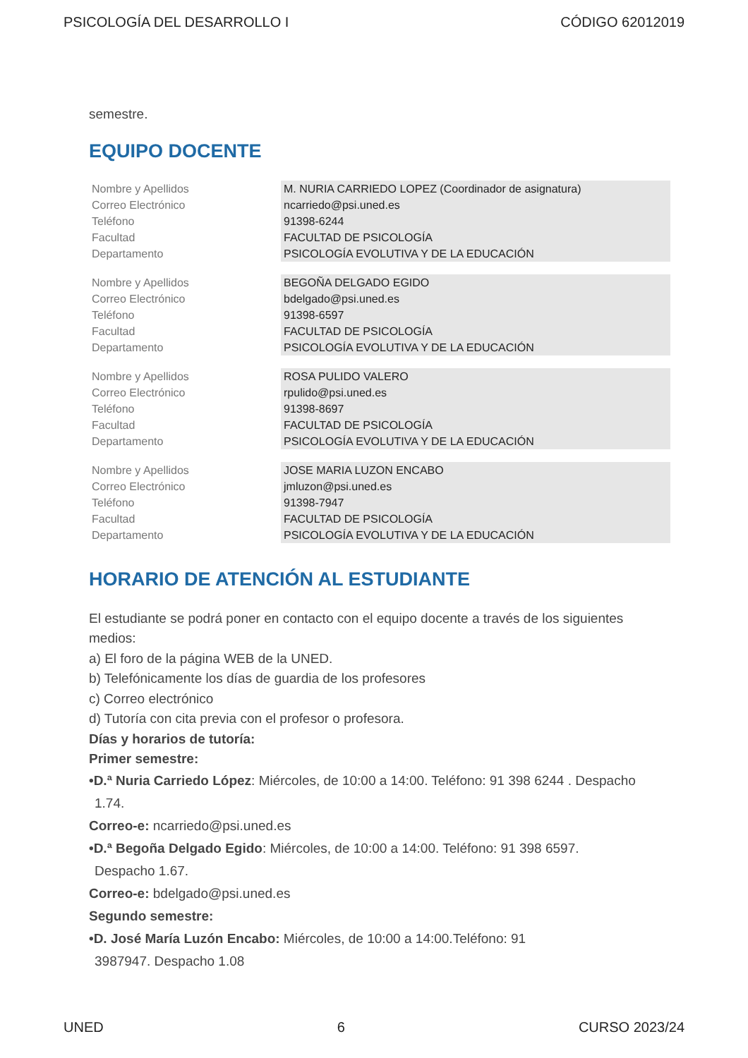PSICOLOGÍA DEL DESARROLLO I CÓDIGO 62012019
semestre.
EQUIPO DOCENTE
| Nombre y Apellidos | M. NURIA CARRIEDO LOPEZ (Coordinador de asignatura) |
| Correo Electrónico | ncarriedo@psi.uned.es |
| Teléfono | 91398-6244 |
| Facultad | FACULTAD DE PSICOLOGÍA |
| Departamento | PSICOLOGÍA EVOLUTIVA Y DE LA EDUCACIÓN |
| Nombre y Apellidos | BEGOÑA DELGADO EGIDO |
| Correo Electrónico | bdelgado@psi.uned.es |
| Teléfono | 91398-6597 |
| Facultad | FACULTAD DE PSICOLOGÍA |
| Departamento | PSICOLOGÍA EVOLUTIVA Y DE LA EDUCACIÓN |
| Nombre y Apellidos | ROSA PULIDO VALERO |
| Correo Electrónico | rpulido@psi.uned.es |
| Teléfono | 91398-8697 |
| Facultad | FACULTAD DE PSICOLOGÍA |
| Departamento | PSICOLOGÍA EVOLUTIVA Y DE LA EDUCACIÓN |
| Nombre y Apellidos | JOSE MARIA LUZON ENCABO |
| Correo Electrónico | jmluzon@psi.uned.es |
| Teléfono | 91398-7947 |
| Facultad | FACULTAD DE PSICOLOGÍA |
| Departamento | PSICOLOGÍA EVOLUTIVA Y DE LA EDUCACIÓN |
HORARIO DE ATENCIÓN AL ESTUDIANTE
El estudiante se podrá poner en contacto con el equipo docente a través de los siguientes medios:
a) El foro de la página WEB de la UNED.
b) Telefónicamente los días de guardia de los profesores
c) Correo electrónico
d) Tutoría con cita previa con el profesor o profesora.
Días y horarios de tutoría:
Primer semestre:
•D.ª Nuria Carriedo López: Miércoles, de 10:00 a 14:00. Teléfono: 91 398 6244 . Despacho
1.74.
Correo-e: ncarriedo@psi.uned.es
•D.ª Begoña Delgado Egido: Miércoles, de 10:00 a 14:00. Teléfono: 91 398 6597.
Despacho 1.67.
Correo-e: bdelgado@psi.uned.es
Segundo semestre:
•D. José María Luzón Encabo: Miércoles, de 10:00 a 14:00.Teléfono: 91
3987947. Despacho 1.08
UNED 6 CURSO 2023/24